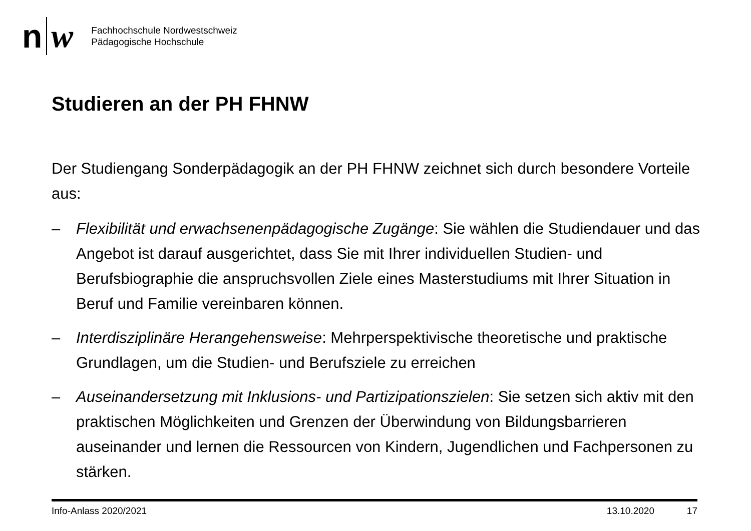n w
Fachhochschule Nordwestschweiz
Pädagogische Hochschule
Studieren an der PH FHNW
Der Studiengang Sonderpädagogik an der PH FHNW zeichnet sich durch besondere Vorteile aus:
– Flexibilität und erwachsenenpädagogische Zugänge: Sie wählen die Studiendauer und das Angebot ist darauf ausgerichtet, dass Sie mit Ihrer individuellen Studien- und Berufsbiographie die anspruchsvollen Ziele eines Masterstudiums mit Ihrer Situation in Beruf und Familie vereinbaren können.
– Interdisziplinäre Herangehensweise: Mehrperspektivische theoretische und praktische Grundlagen, um die Studien- und Berufsziele zu erreichen
– Auseinandersetzung mit Inklusions- und Partizipationszielen: Sie setzen sich aktiv mit den praktischen Möglichkeiten und Grenzen der Überwindung von Bildungsbarrieren auseinander und lernen die Ressourcen von Kindern, Jugendlichen und Fachpersonen zu stärken.
Info-Anlass 2020/2021 13.10.2020 17